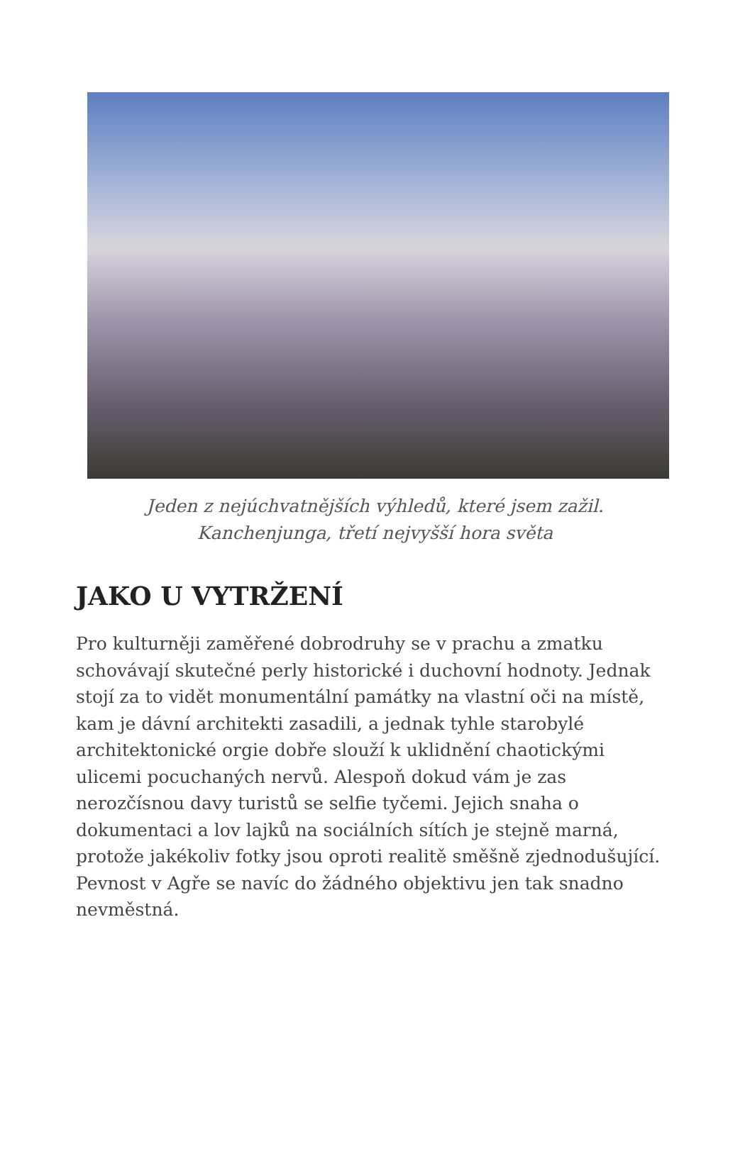Jeden z nejúchvatnějších výhledů, které jsem zažil.
Kanchenjunga, třetí nejvyšší hora světa
JAKO U VYTRŽENÍ
Pro kulturněji zaměřené dobrodruhy se v prachu a zmatku schovávají skutečné perly historické i duchovní hodnoty. Jednak stojí za to vidět monumentální památky na vlastní oči na místě, kam je dávní architekti zasadili, a jednak tyhle starobylé architektonické orgie dobře slouží k uklidnění chaotickými ulicemi pocuchaných nervů. Alespoň dokud vám je zas nerozčísnou davy turistů se selfie tyčemi. Jejich snaha o dokumentaci a lov lajků na sociálních sítích je stejně marná, protože jakékoliv fotky jsou oproti realitě směšně zjednodušující. Pevnost v Agře se navíc do žádného objektivu jen tak snadno nevměstná.